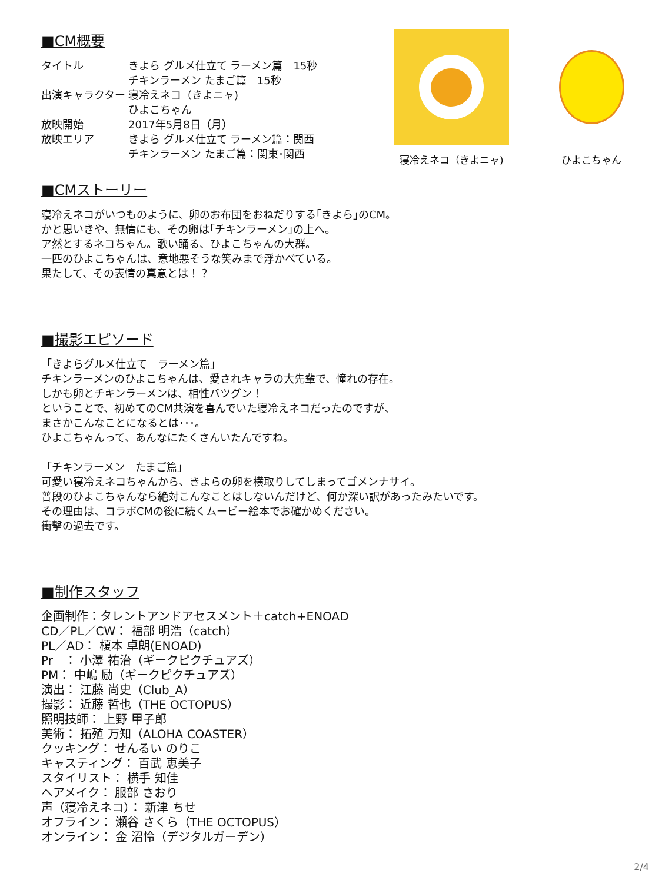■CM概要
| タイトル | きよら グルメ仕立て ラーメン篇 15秒 チキンラーメン たまご篇 15秒 |
| 出演キャラクター | 寝冷えネコ（きよニャ) ひよこちゃん |
| 放映開始 | 2017年5月8日（月） |
| 放映エリア | きよら グルメ仕立て ラーメン篇：関西 チキンラーメン たまご篇：関東･関西 |
寝冷えネコ（きよニャ) ひよこちゃん
■CMストーリー
寝冷えネコがいつものように、卵のお布団をおねだりする｢きよら｣のCM。
かと思いきや、無情にも、その卵は｢チキンラーメン｣の上へ。
ア然とするネコちゃん。歌い踊る、ひよこちゃんの大群。
一匹のひよこちゃんは、意地悪そうな笑みまで浮かべている。
果たして、その表情の真意とは！？
■撮影エピソード
「きよらグルメ仕立て　ラーメン篇」
チキンラーメンのひよこちゃんは、愛されキャラの大先輩で、憧れの存在。
しかも卵とチキンラーメンは、相性バツグン！
ということで、初めてのCM共演を喜んでいた寝冷えネコだったのですが、
まさかこんなことになるとは･･･。
ひよこちゃんって、あんなにたくさんいたんですね。
「チキンラーメン　たまご篇」
可愛い寝冷えネコちゃんから、きよらの卵を横取りしてしまってゴメンナサイ。
普段のひよこちゃんなら絶対こんなことはしないんだけど、何か深い訳があったみたいです。
その理由は、コラボCMの後に続くムービー絵本でお確かめください。
衝撃の過去です。
■制作スタッフ
企画制作：タレントアンドアセスメント＋catch+ENOAD
CD／PL／CW： 福部 明浩（catch）
PL／AD： 榎本 卓朗(ENOAD)
Pr　： 小澤 祐治（ギークピクチュアズ）
PM： 中嶋 励（ギークピクチュアズ）
演出： 江藤 尚史（Club_A）
撮影： 近藤 哲也（THE OCTOPUS）
照明技師： 上野 甲子郎
美術： 拓殖 万知（ALOHA COASTER）
クッキング： せんるい のりこ
キャスティング： 百武 恵美子
スタイリスト： 横手 知佳
ヘアメイク： 服部 さおり
声（寝冷えネコ）： 新津 ちせ
オフライン： 瀬谷 さくら（THE OCTOPUS）
オンライン： 金 沼怜（デジタルガーデン）
2/4